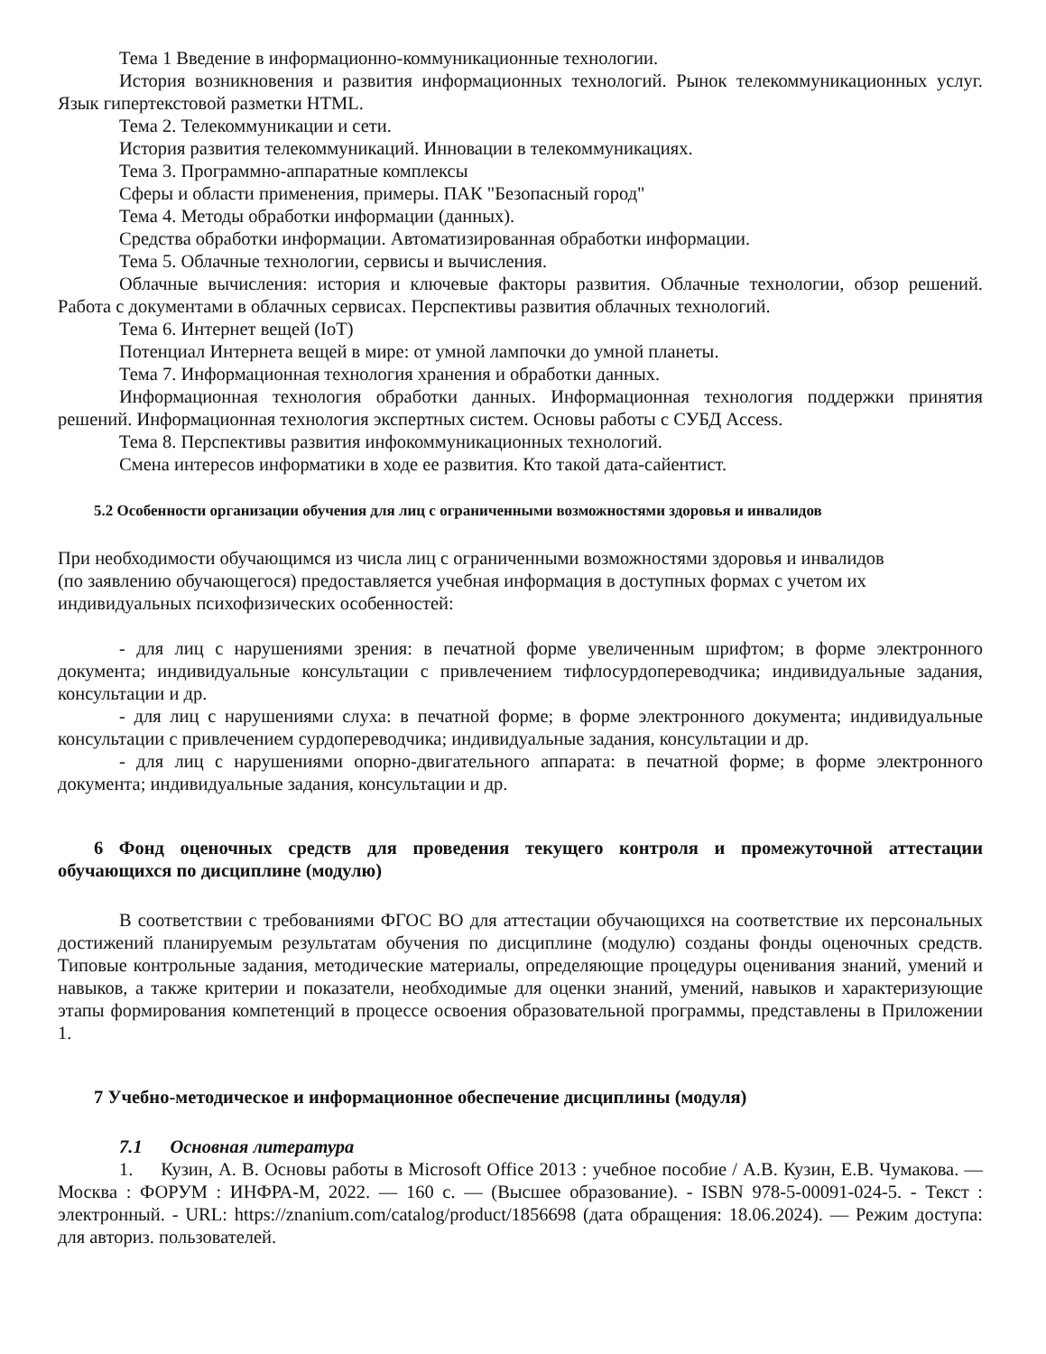Тема 1 Введение в информационно-коммуникационные технологии.
История возникновения и развития информационных технологий. Рынок телекоммуникационных услуг. Язык гипертекстовой разметки HTML.
Тема 2. Телекоммуникации и сети.
История развития телекоммуникаций. Инновации в телекоммуникациях.
Тема 3. Программно-аппаратные комплексы
Сферы и области применения, примеры. ПАК "Безопасный город"
Тема 4. Методы обработки информации (данных).
Средства обработки информации. Автоматизированная обработки информации.
Тема 5. Облачные технологии, сервисы и вычисления.
Облачные вычисления: история и ключевые факторы развития. Облачные технологии, обзор решений. Работа с документами в облачных сервисах. Перспективы развития облачных технологий.
Тема 6. Интернет вещей (IoT)
Потенциал Интернета вещей в мире: от умной лампочки до умной планеты.
Тема 7. Информационная технология хранения и обработки данных.
Информационная технология обработки данных. Информационная технология поддержки принятия решений. Информационная технология экспертных систем. Основы работы с СУБД Access.
Тема 8. Перспективы развития инфокоммуникационных технологий.
Смена интересов информатики в ходе ее развития. Кто такой дата-сайентист.
5.2 Особенности организации обучения для лиц с ограниченными возможностями здоровья и инвалидов
При необходимости обучающимся из числа лиц с ограниченными возможностями здоровья и инвалидов
(по заявлению обучающегося) предоставляется учебная информация в доступных формах с учетом их
индивидуальных психофизических особенностей:
- для лиц с нарушениями зрения: в печатной форме увеличенным шрифтом; в форме электронного документа; индивидуальные консультации с привлечением тифлосурдопереводчика; индивидуальные задания, консультации и др.
- для лиц с нарушениями слуха: в печатной форме; в форме электронного документа; индивидуальные консультации с привлечением сурдопереводчика; индивидуальные задания, консультации и др.
- для лиц с нарушениями опорно-двигательного аппарата: в печатной форме; в форме электронного документа; индивидуальные задания, консультации и др.
6 Фонд оценочных средств для проведения текущего контроля и промежуточной аттестации обучающихся по дисциплине (модулю)
В соответствии с требованиями ФГОС ВО для аттестации обучающихся на соответствие их персональных достижений планируемым результатам обучения по дисциплине (модулю) созданы фонды оценочных средств. Типовые контрольные задания, методические материалы, определяющие процедуры оценивания знаний, умений и навыков, а также критерии и показатели, необходимые для оценки знаний, умений, навыков и характеризующие этапы формирования компетенций в процессе освоения образовательной программы, представлены в Приложении 1.
7 Учебно-методическое и информационное обеспечение дисциплины (модуля)
7.1 Основная литература
1. Кузин, А. В. Основы работы в Microsoft Office 2013 : учебное пособие / А.В. Кузин, Е.В. Чумакова. — Москва : ФОРУМ : ИНФРА-М, 2022. — 160 с. — (Высшее образование). - ISBN 978-5-00091-024-5. - Текст : электронный. - URL: https://znanium.com/catalog/product/1856698 (дата обращения: 18.06.2024). — Режим доступа: для авториз. пользователей.